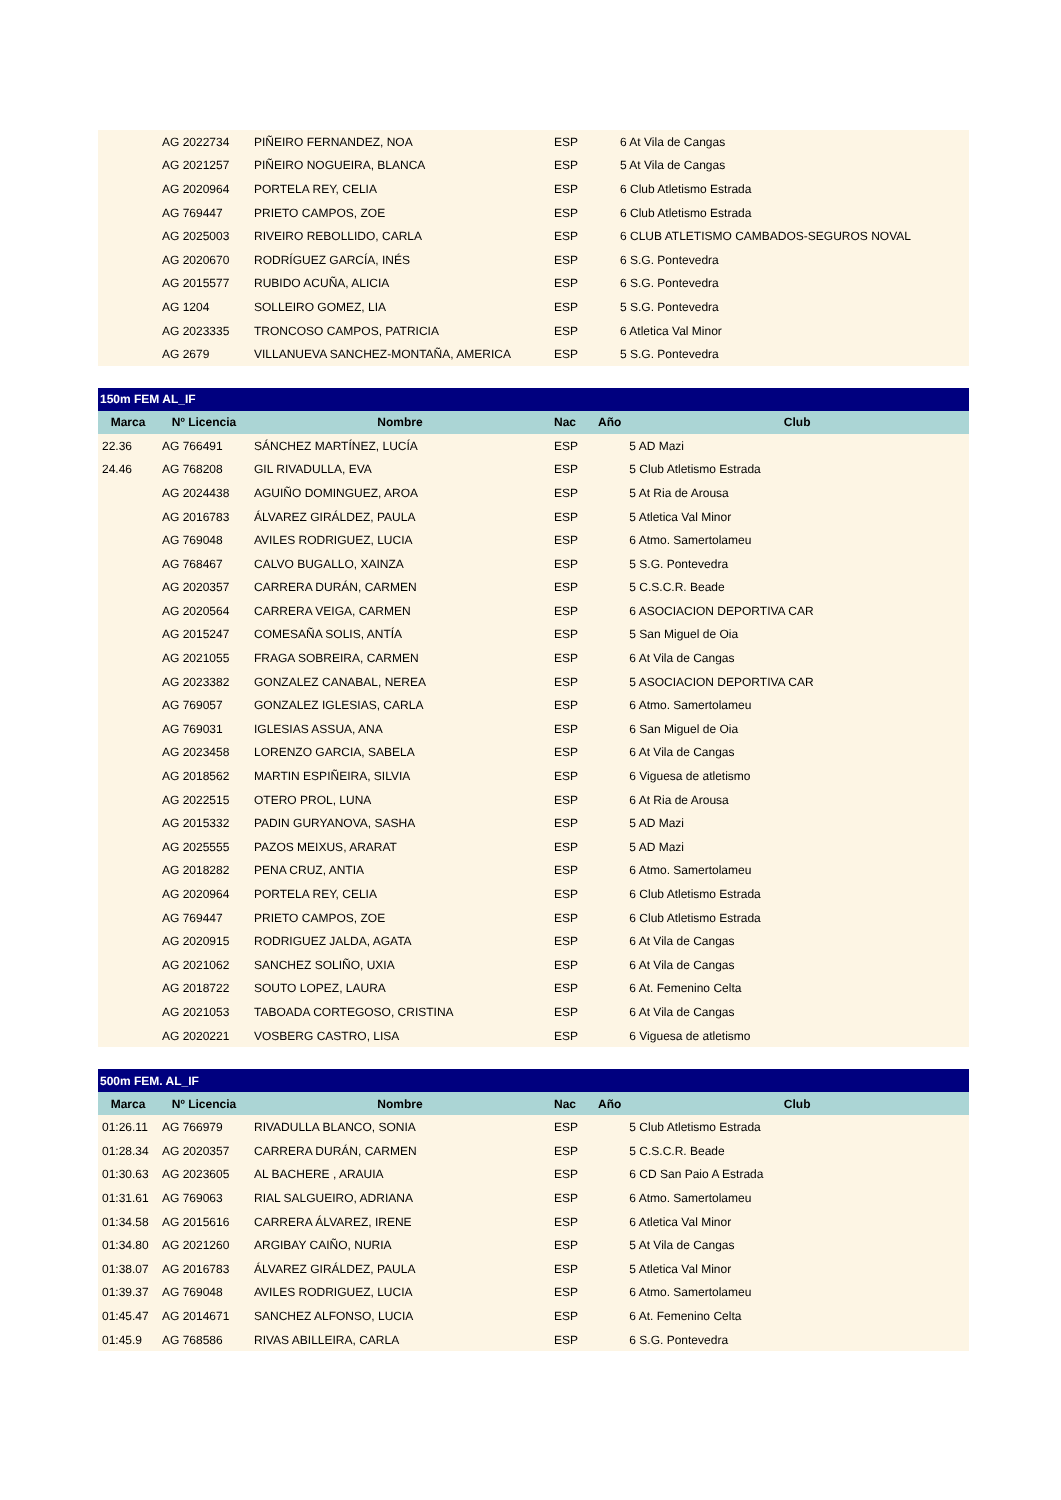| | AG 2022734 | PIÑEIRO FERNANDEZ, NOA | ESP | | 6 At Vila de Cangas |
| | AG 2021257 | PIÑEIRO NOGUEIRA, BLANCA | ESP | | 5 At Vila de Cangas |
| | AG 2020964 | PORTELA REY, CELIA | ESP | | 6 Club Atletismo Estrada |
| | AG 769447 | PRIETO CAMPOS, ZOE | ESP | | 6 Club Atletismo Estrada |
| | AG 2025003 | RIVEIRO REBOLLIDO, CARLA | ESP | | 6 CLUB ATLETISMO CAMBADOS-SEGUROS NOVAL |
| | AG 2020670 | RODRÍGUEZ GARCÍA, INÉS | ESP | | 6 S.G. Pontevedra |
| | AG 2015577 | RUBIDO ACUÑA, ALICIA | ESP | | 6 S.G. Pontevedra |
| | AG 1204 | SOLLEIRO GOMEZ, LIA | ESP | | 5 S.G. Pontevedra |
| | AG 2023335 | TRONCOSO CAMPOS, PATRICIA | ESP | | 6 Atletica Val Minor |
| | AG 2679 | VILLANUEVA SANCHEZ-MONTAÑA, AMERICA | ESP | | 5 S.G. Pontevedra |
| 150m FEM AL_IF | | | | | |
| Marca | Nº Licencia | Nombre | Nac | Año | Club |
| 22.36 | AG 766491 | SÁNCHEZ MARTÍNEZ, LUCÍA | ESP | | 5 AD Mazi |
| 24.46 | AG 768208 | GIL RIVADULLA, EVA | ESP | | 5 Club Atletismo Estrada |
| | AG 2024438 | AGUIÑO DOMINGUEZ, AROA | ESP | | 5 At Ria de Arousa |
| | AG 2016783 | ÁLVAREZ GIRÁLDEZ, PAULA | ESP | | 5 Atletica Val Minor |
| | AG 769048 | AVILES RODRIGUEZ, LUCIA | ESP | | 6 Atmo. Samertolameu |
| | AG 768467 | CALVO BUGALLO, XAINZA | ESP | | 5 S.G. Pontevedra |
| | AG 2020357 | CARRERA DURÁN, CARMEN | ESP | | 5 C.S.C.R. Beade |
| | AG 2020564 | CARRERA VEIGA, CARMEN | ESP | | 6 ASOCIACION DEPORTIVA CAR |
| | AG 2015247 | COMESAÑA SOLIS, ANTÍA | ESP | | 5 San Miguel de Oia |
| | AG 2021055 | FRAGA SOBREIRA, CARMEN | ESP | | 6 At Vila de Cangas |
| | AG 2023382 | GONZALEZ CANABAL, NEREA | ESP | | 5 ASOCIACION DEPORTIVA CAR |
| | AG 769057 | GONZALEZ IGLESIAS, CARLA | ESP | | 6 Atmo. Samertolameu |
| | AG 769031 | IGLESIAS ASSUA, ANA | ESP | | 6 San Miguel de Oia |
| | AG 2023458 | LORENZO GARCIA, SABELA | ESP | | 6 At Vila de Cangas |
| | AG 2018562 | MARTIN ESPIÑEIRA, SILVIA | ESP | | 6 Viguesa de atletismo |
| | AG 2022515 | OTERO PROL, LUNA | ESP | | 6 At Ria de Arousa |
| | AG 2015332 | PADIN GURYANOVA, SASHA | ESP | | 5 AD Mazi |
| | AG 2025555 | PAZOS MEIXUS, ARARAT | ESP | | 5 AD Mazi |
| | AG 2018282 | PENA CRUZ, ANTIA | ESP | | 6 Atmo. Samertolameu |
| | AG 2020964 | PORTELA REY, CELIA | ESP | | 6 Club Atletismo Estrada |
| | AG 769447 | PRIETO CAMPOS, ZOE | ESP | | 6 Club Atletismo Estrada |
| | AG 2020915 | RODRIGUEZ JALDA, AGATA | ESP | | 6 At Vila de Cangas |
| | AG 2021062 | SANCHEZ SOLIÑO, UXIA | ESP | | 6 At Vila de Cangas |
| | AG 2018722 | SOUTO LOPEZ, LAURA | ESP | | 6 At. Femenino Celta |
| | AG 2021053 | TABOADA CORTEGOSO, CRISTINA | ESP | | 6 At Vila de Cangas |
| | AG 2020221 | VOSBERG CASTRO, LISA | ESP | | 6 Viguesa de atletismo |
| 500m FEM. AL_IF | | | | | |
| Marca | Nº Licencia | Nombre | Nac | Año | Club |
| 01:26.11 | AG 766979 | RIVADULLA BLANCO, SONIA | ESP | | 5 Club Atletismo Estrada |
| 01:28.34 | AG 2020357 | CARRERA DURÁN, CARMEN | ESP | | 5 C.S.C.R. Beade |
| 01:30.63 | AG 2023605 | AL BACHERE , ARAUIA | ESP | | 6 CD San Paio A Estrada |
| 01:31.61 | AG 769063 | RIAL SALGUEIRO, ADRIANA | ESP | | 6 Atmo. Samertolameu |
| 01:34.58 | AG 2015616 | CARRERA ÁLVAREZ, IRENE | ESP | | 6 Atletica Val Minor |
| 01:34.80 | AG 2021260 | ARGIBAY CAIÑO, NURIA | ESP | | 5 At Vila de Cangas |
| 01:38.07 | AG 2016783 | ÁLVAREZ GIRÁLDEZ, PAULA | ESP | | 5 Atletica Val Minor |
| 01:39.37 | AG 769048 | AVILES RODRIGUEZ, LUCIA | ESP | | 6 Atmo. Samertolameu |
| 01:45.47 | AG 2014671 | SANCHEZ ALFONSO, LUCIA | ESP | | 6 At. Femenino Celta |
| 01:45.9 | AG 768586 | RIVAS ABILLEIRA, CARLA | ESP | | 6 S.G. Pontevedra |